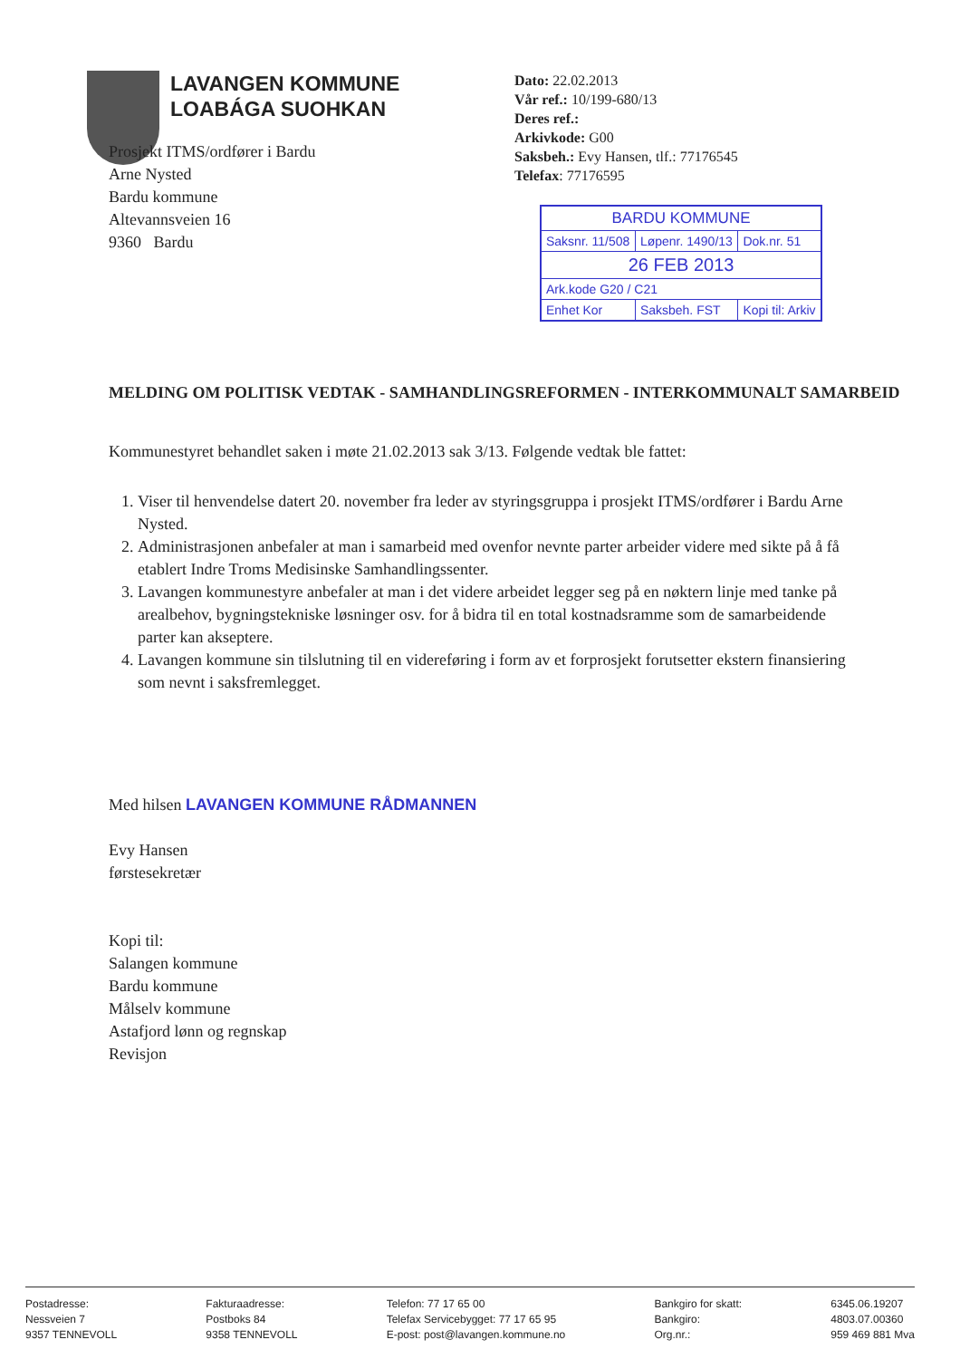LAVANGEN KOMMUNE
LOABÁGA SUOHKAN
Dato: 22.02.2013
Vår ref.: 10/199-680/13
Deres ref.:
Arkivkode: G00
Saksbeh.: Evy Hansen, tlf.: 77176545
Telefax: 77176595
| BARDU KOMMUNE | | |
| Saksnr. 11/508 | Løpenr. 1490/13 | Dok.nr. 51 |
| 26 FEB 2013 | | |
| Ark.kode G20 / C21 | | |
| Enhet Kor | Saksbeh. FST | Kopi til: Arkiv |
Prosjekt ITMS/ordfører i Bardu
Arne Nysted
Bardu kommune
Altevannsveien 16
9360 Bardu
MELDING OM POLITISK VEDTAK - SAMHANDLINGSREFORMEN - INTERKOMMUNALT SAMARBEID
Kommunestyret behandlet saken i møte 21.02.2013 sak 3/13. Følgende vedtak ble fattet:
1. Viser til henvendelse datert 20. november fra leder av styringsgruppa i prosjekt ITMS/ordfører i Bardu Arne Nysted.
2. Administrasjonen anbefaler at man i samarbeid med ovenfor nevnte parter arbeider videre med sikte på å få etablert Indre Troms Medisinske Samhandlingssenter.
3. Lavangen kommunestyre anbefaler at man i det videre arbeidet legger seg på en nøktern linje med tanke på arealbehov, bygningstekniske løsninger osv. for å bidra til en total kostnadsramme som de samarbeidende parter kan akseptere.
4. Lavangen kommune sin tilslutning til en videreføring i form av et forprosjekt forutsetter ekstern finansiering som nevnt i saksfremlegget.
Med hilsen LAVANGEN KOMMUNE RÅDMANNEN
Evy Hansen
førstesekretær
Kopi til:
Salangen kommune
Bardu kommune
Målselv kommune
Astafjord lønn og regnskap
Revisjon
Postadresse:
Nessveien 7
9357 TENNEVOLL
Fakturaadresse:
Postboks 84
9358 TENNEVOLL
Telefon: 77 17 65 00
Telefax Servicebygget: 77 17 65 95
E-post: post@lavangen.kommune.no
Bankgiro for skatt:
Bankgiro:
Org.nr.:
6345.06.19207
4803.07.00360
959 469 881 Mva